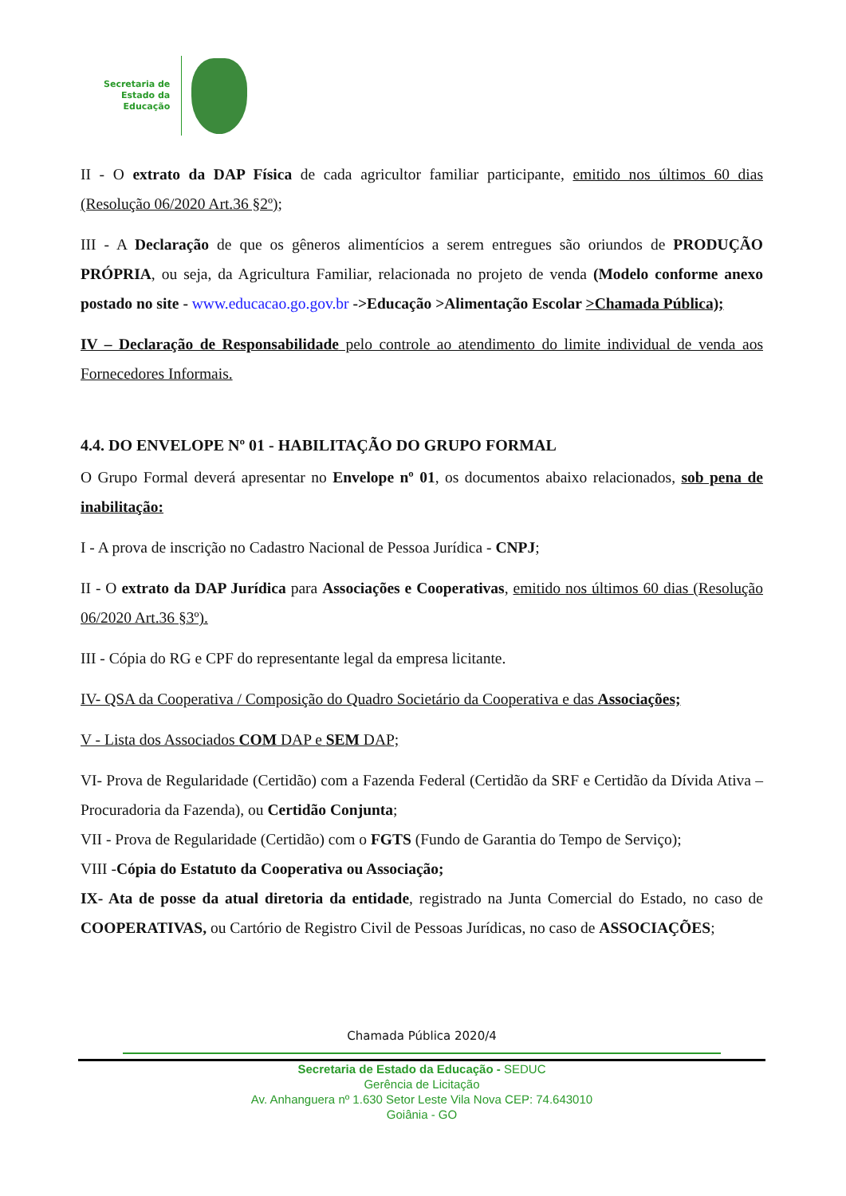Secretaria de
Estado da
Educação
II - O extrato da DAP Física de cada agricultor familiar participante, emitido nos últimos 60 dias (Resolução 06/2020 Art.36 §2º);
III - A Declaração de que os gêneros alimentícios a serem entregues são oriundos de PRODUÇÃO PRÓPRIA, ou seja, da Agricultura Familiar, relacionada no projeto de venda (Modelo conforme anexo postado no site - www.educacao.go.gov.br ->Educação >Alimentação Escolar >Chamada Pública);
IV – Declaração de Responsabilidade pelo controle ao atendimento do limite individual de venda aos Fornecedores Informais.
4.4. DO ENVELOPE Nº 01 - HABILITAÇÃO DO GRUPO FORMAL
O Grupo Formal deverá apresentar no Envelope nº 01, os documentos abaixo relacionados, sob pena de inabilitação:
I - A prova de inscrição no Cadastro Nacional de Pessoa Jurídica - CNPJ;
II - O extrato da DAP Jurídica para Associações e Cooperativas, emitido nos últimos 60 dias (Resolução 06/2020 Art.36 §3º).
III - Cópia do RG e CPF do representante legal da empresa licitante.
IV- QSA da Cooperativa / Composição do Quadro Societário da Cooperativa e das Associações;
V - Lista dos Associados COM DAP e SEM DAP;
VI- Prova de Regularidade (Certidão) com a Fazenda Federal (Certidão da SRF e Certidão da Dívida Ativa – Procuradoria da Fazenda), ou Certidão Conjunta;
VII - Prova de Regularidade (Certidão) com o FGTS (Fundo de Garantia do Tempo de Serviço);
VIII -Cópia do Estatuto da Cooperativa ou Associação;
IX- Ata de posse da atual diretoria da entidade, registrado na Junta Comercial do Estado, no caso de COOPERATIVAS, ou Cartório de Registro Civil de Pessoas Jurídicas, no caso de ASSOCIAÇÕES;
Chamada Pública 2020/4
Secretaria de Estado da Educação - SEDUC
Gerência de Licitação
Av. Anhanguera nº 1.630 Setor Leste Vila Nova CEP: 74.643010
Goiânia - GO